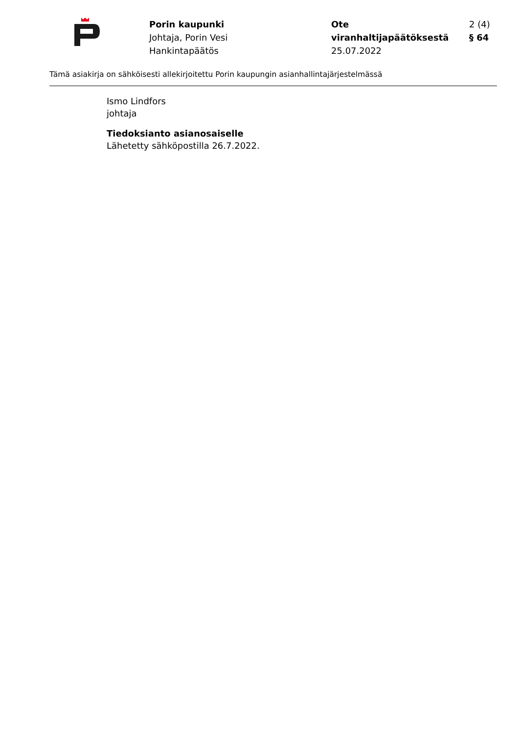Porin kaupunki
Johtaja, Porin Vesi
Hankintapäätös
Ote viranhaltijapäätöksestä
25.07.2022
2 (4)
§ 64
Tämä asiakirja on sähköisesti allekirjoitettu Porin kaupungin asianhallintajärjestelmässä
Ismo Lindfors
johtaja
Tiedoksianto asianosaiselle
Lähetetty sähköpostilla 26.7.2022.